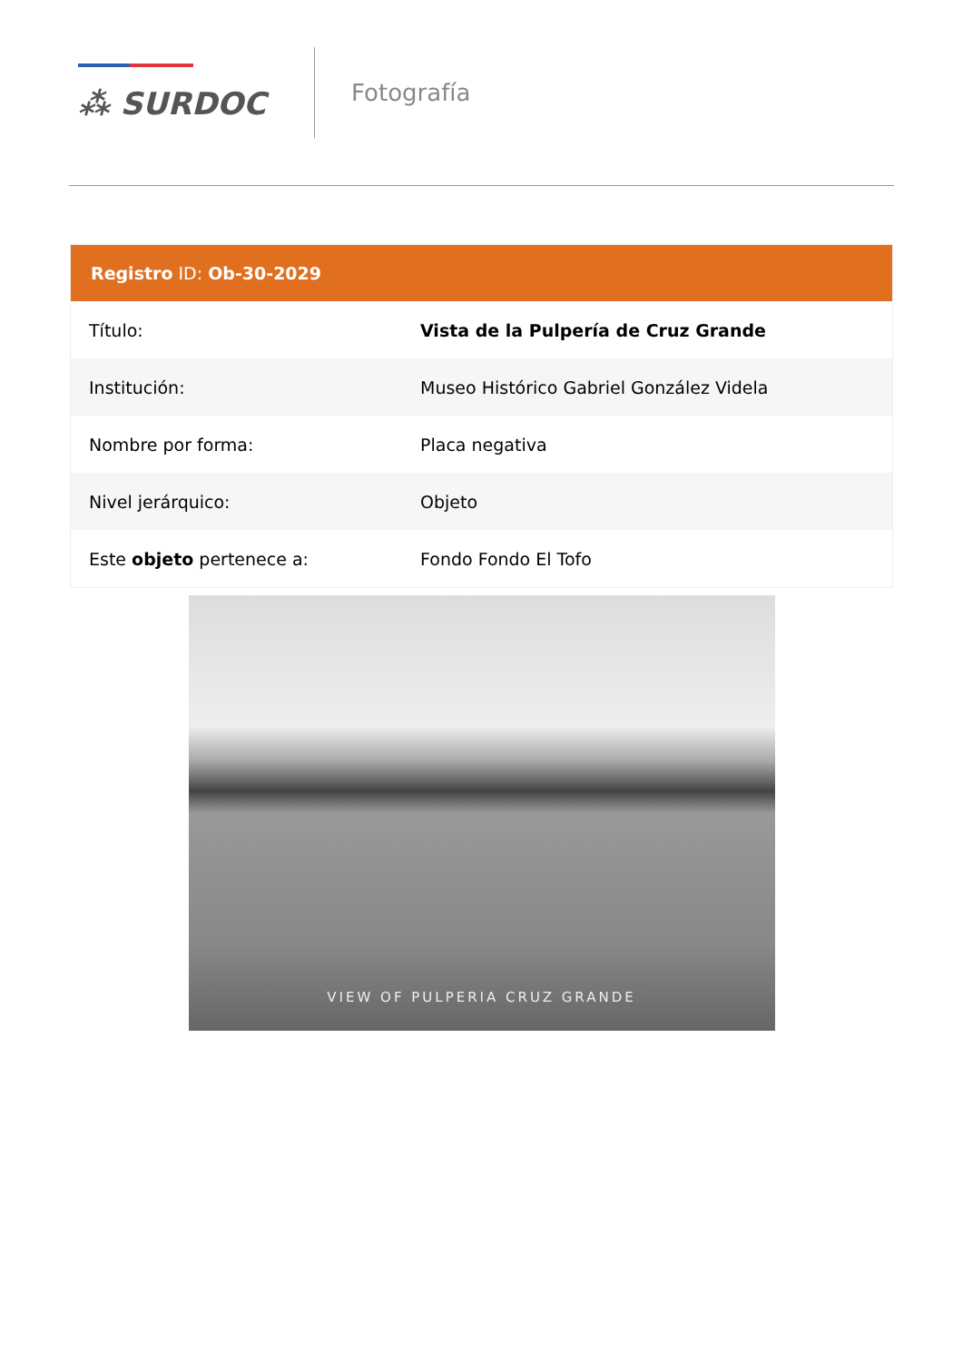⁂ SURDOC
Fotografía
Registro ID: Ob-30-2029
| Título: | Vista de la Pulpería de Cruz Grande |
| Institución: | Museo Histórico Gabriel González Videla |
| Nombre por forma: | Placa negativa |
| Nivel jerárquico: | Objeto |
| Este objeto pertenece a: | Fondo Fondo El Tofo |
VIEW OF PULPERIA CRUZ GRANDE